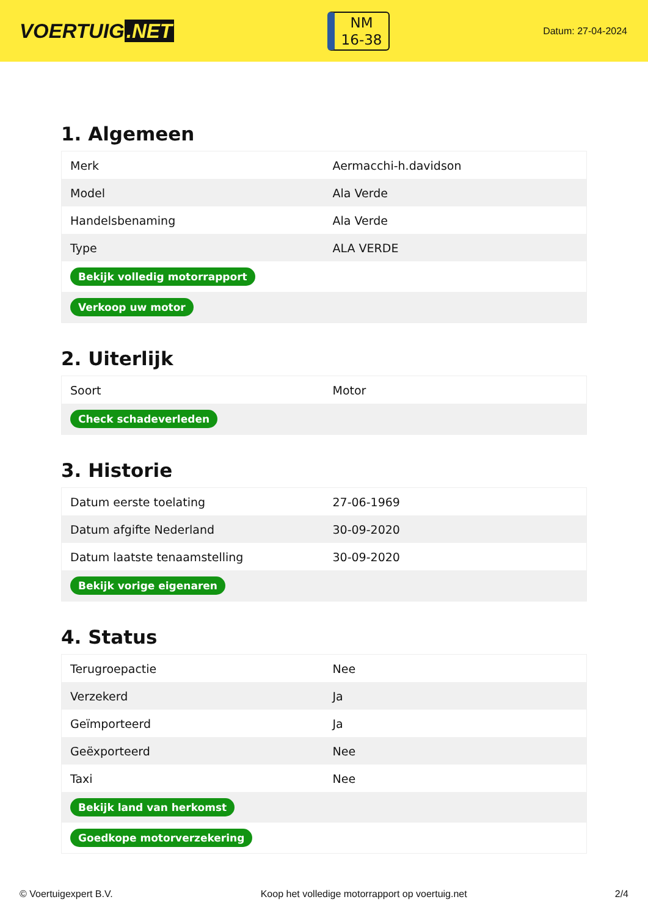VOERTUIG.NET
NM
16-38
Datum: 27-04-2024
1. Algemeen
| Merk | Aermacchi-h.davidson |
| Model | Ala Verde |
| Handelsbenaming | Ala Verde |
| Type | ALA VERDE |
| Bekijk volledig motorrapport | |
| Verkoop uw motor | |
2. Uiterlijk
| Soort | Motor |
| Check schadeverleden | |
3. Historie
| Datum eerste toelating | 27-06-1969 |
| Datum afgifte Nederland | 30-09-2020 |
| Datum laatste tenaamstelling | 30-09-2020 |
| Bekijk vorige eigenaren | |
4. Status
| Terugroepactie | Nee |
| Verzekerd | Ja |
| Geïmporteerd | Ja |
| Geëxporteerd | Nee |
| Taxi | Nee |
| Bekijk land van herkomst | |
| Goedkope motorverzekering | |
© Voertuigexpert B.V. Koop het volledige motorrapport op voertuig.net 2/4